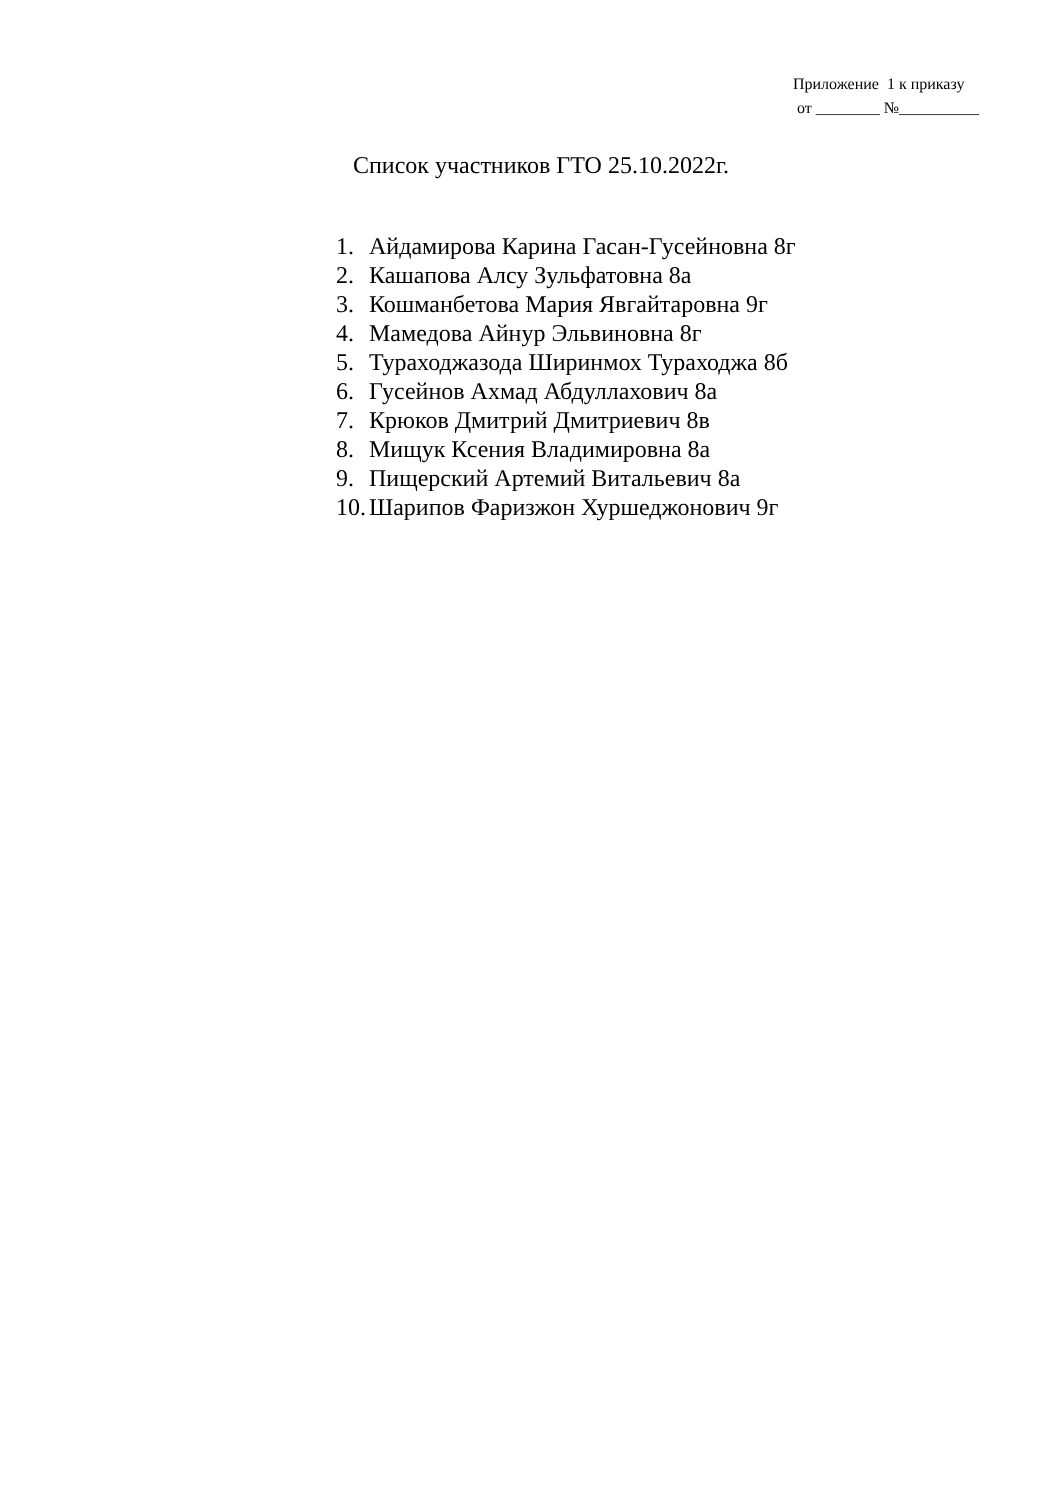Приложение 1 к приказу от ________ №__________
Список участников ГТО 25.10.2022г.
1. Айдамирова Карина Гасан-Гусейновна 8г
2. Кашапова Алсу Зульфатовна 8а
3. Кошманбетова Мария Явгайтаровна 9г
4. Мамедова Айнур Эльвиновна 8г
5. Тураходжазода Ширинмох Тураходжа 8б
6. Гусейнов Ахмад Абдуллахович 8а
7. Крюков Дмитрий Дмитриевич 8в
8. Мищук Ксения Владимировна 8а
9. Пищерский Артемий Витальевич 8а
10. Шарипов Фаризжон Хуршеджонович 9г